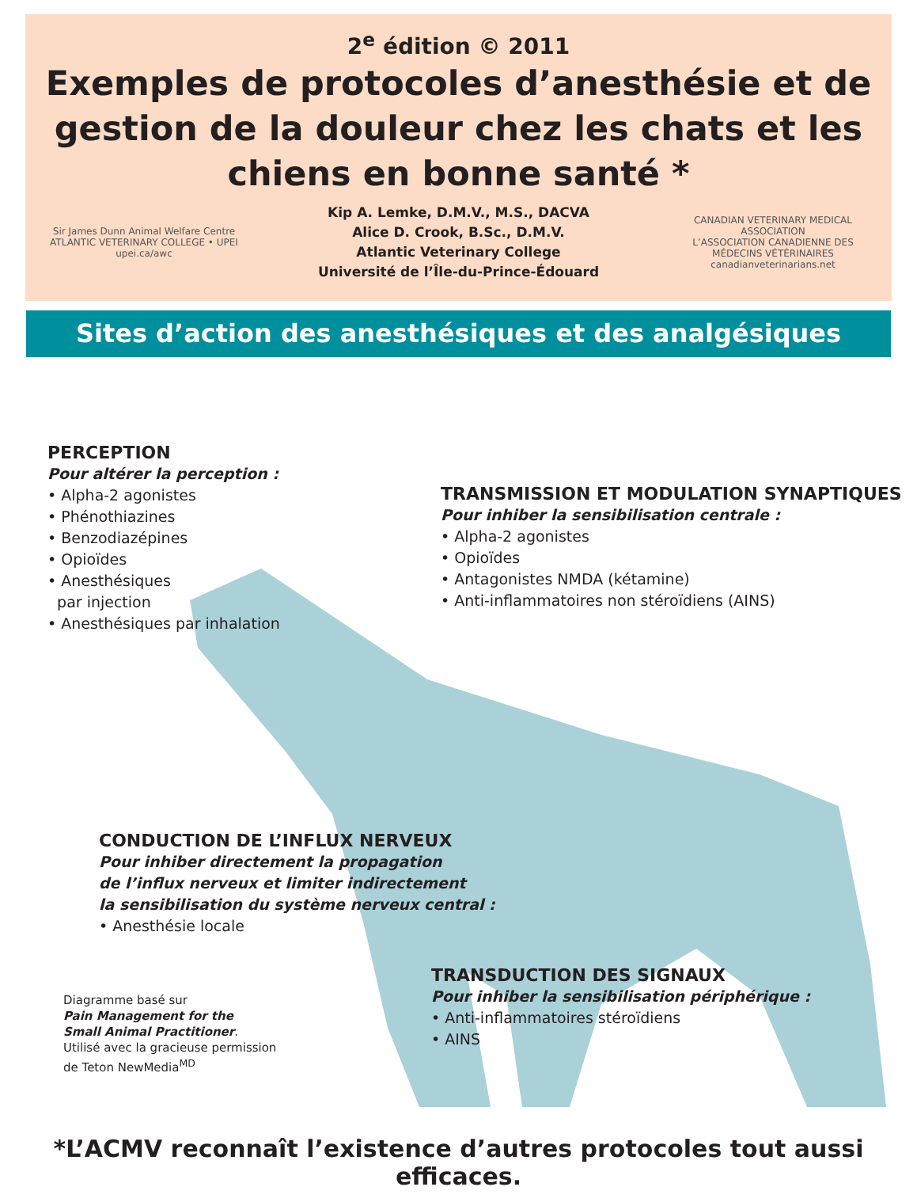2<sup>e</sup> édition © 2011
Exemples de protocoles d’anesthésie et de gestion de la douleur chez les chats et les chiens en bonne santé *
Sir James Dunn Animal Welfare Centre
ATLANTIC VETERINARY COLLEGE • UPEI
upei.ca/awc
Kip A. Lemke, D.M.V., M.S., DACVA
Alice D. Crook, B.Sc., D.M.V.
Atlantic Veterinary College
Université de l’Île-du-Prince-Édouard
CANADIAN VETERINARY MEDICAL ASSOCIATION
L’ASSOCIATION CANADIENNE DES MÉDECINS VÉTÉRINAIRES
canadianveterinarians.net
Sites d’action des anesthésiques et des analgésiques
PERCEPTION
Pour altérer la perception :
• Alpha-2 agonistes
• Phénothiazines
• Benzodiazépines
• Opioïdes
• Anesthésiques
par injection
• Anesthésiques par inhalation
TRANSMISSION ET MODULATION SYNAPTIQUES
Pour inhiber la sensibilisation centrale :
• Alpha-2 agonistes
• Opioïdes
• Antagonistes NMDA (kétamine)
• Anti-inflammatoires non stéroïdiens (AINS)
CONDUCTION DE L’INFLUX NERVEUX
Pour inhiber directement la propagation
de l’influx nerveux et limiter indirectement
la sensibilisation du système nerveux central :
• Anesthésie locale
Diagramme basé sur
Pain Management for the
Small Animal Practitioner.
Utilisé avec la gracieuse permission
de Teton NewMedia<sup>MD</sup>
TRANSDUCTION DES SIGNAUX
Pour inhiber la sensibilisation périphérique :
• Anti-inflammatoires stéroïdiens
• AINS
*L’ACMV reconnaît l’existence d’autres protocoles tout aussi efficaces.